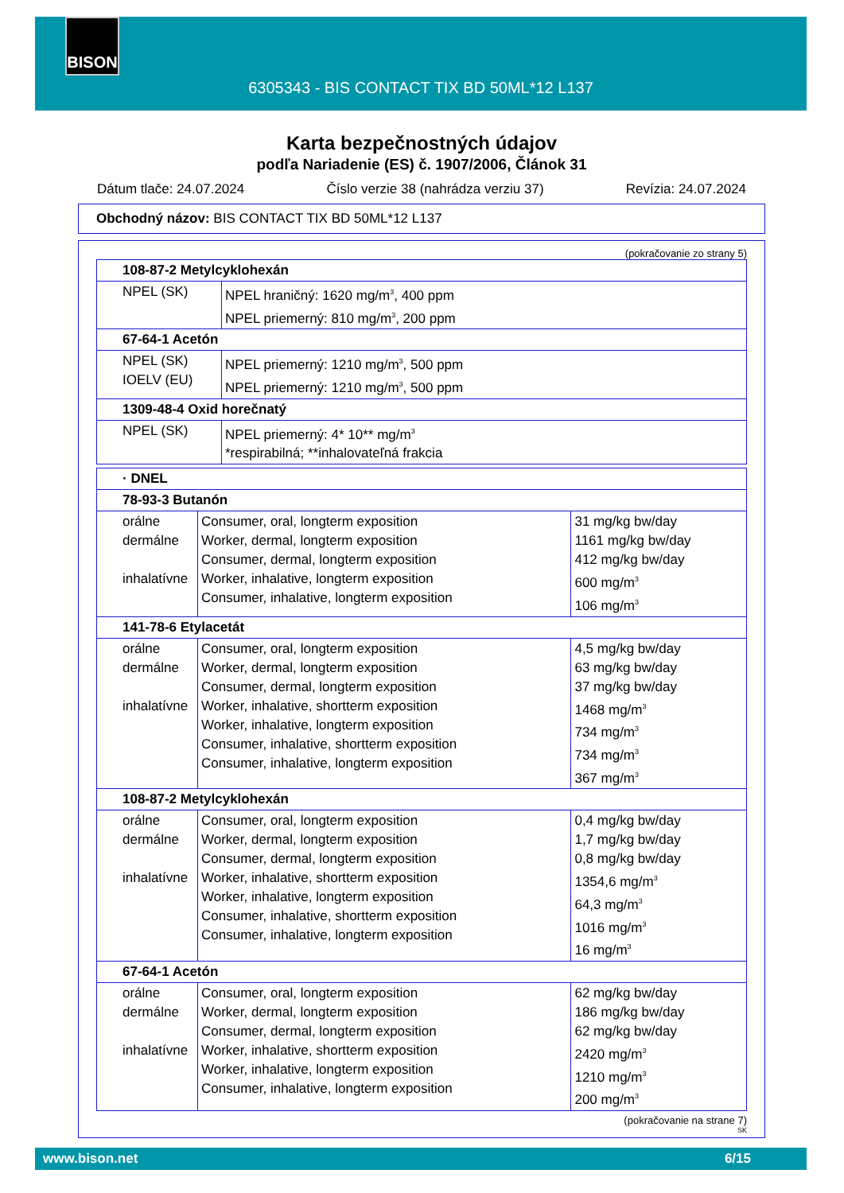BISON
6305343 - BIS CONTACT TIX BD 50ML*12 L137
Karta bezpečnostných údajov
podľa Nariadenie (ES) č. 1907/2006, Článok 31
Dátum tlače: 24.07.2024 Číslo verzie 38 (nahrádza verziu 37) Revízia: 24.07.2024
Obchodný názov: BIS CONTACT TIX BD 50ML*12 L137
(pokračovanie zo strany 5)
| 108-87-2 Metylcyklohexán | |
| NPEL (SK) | NPEL hraničný: 1620 mg/m<sup>3</sup>, 400 ppm NPEL priemerný: 810 mg/m<sup>3</sup>, 200 ppm |
| 67-64-1 Acetón | |
| NPEL (SK) IOELV (EU) | NPEL priemerný: 1210 mg/m<sup>3</sup>, 500 ppm NPEL priemerný: 1210 mg/m<sup>3</sup>, 500 ppm |
| 1309-48-4 Oxid horečnatý | |
| NPEL (SK) | NPEL priemerný: 4* 10** mg/m<sup>3</sup> *respirabilná; **inhalovateľná frakcia |
| · DNEL | | |
| 78-93-3 Butanón | | |
| orálne dermálne inhalatívne | Consumer, oral, longterm exposition Worker, dermal, longterm exposition Consumer, dermal, longterm exposition Worker, inhalative, longterm exposition Consumer, inhalative, longterm exposition | 31 mg/kg bw/day 1161 mg/kg bw/day 412 mg/kg bw/day 600 mg/m<sup>3</sup> 106 mg/m<sup>3</sup> |
| 141-78-6 Etylacetát | | |
| orálne dermálne inhalatívne | Consumer, oral, longterm exposition Worker, dermal, longterm exposition Consumer, dermal, longterm exposition Worker, inhalative, shortterm exposition Worker, inhalative, longterm exposition Consumer, inhalative, shortterm exposition Consumer, inhalative, longterm exposition | 4,5 mg/kg bw/day 63 mg/kg bw/day 37 mg/kg bw/day 1468 mg/m<sup>3</sup> 734 mg/m<sup>3</sup> 734 mg/m<sup>3</sup> 367 mg/m<sup>3</sup> |
| 108-87-2 Metylcyklohexán | | |
| orálne dermálne inhalatívne | Consumer, oral, longterm exposition Worker, dermal, longterm exposition Consumer, dermal, longterm exposition Worker, inhalative, shortterm exposition Worker, inhalative, longterm exposition Consumer, inhalative, shortterm exposition Consumer, inhalative, longterm exposition | 0,4 mg/kg bw/day 1,7 mg/kg bw/day 0,8 mg/kg bw/day 1354,6 mg/m<sup>3</sup> 64,3 mg/m<sup>3</sup> 1016 mg/m<sup>3</sup> 16 mg/m<sup>3</sup> |
| 67-64-1 Acetón | | |
| orálne dermálne inhalatívne | Consumer, oral, longterm exposition Worker, dermal, longterm exposition Consumer, dermal, longterm exposition Worker, inhalative, shortterm exposition Worker, inhalative, longterm exposition Consumer, inhalative, longterm exposition | 62 mg/kg bw/day 186 mg/kg bw/day 62 mg/kg bw/day 2420 mg/m<sup>3</sup> 1210 mg/m<sup>3</sup> 200 mg/m<sup>3</sup> |
(pokračovanie na strane 7)
SK
www.bison.net 6/15